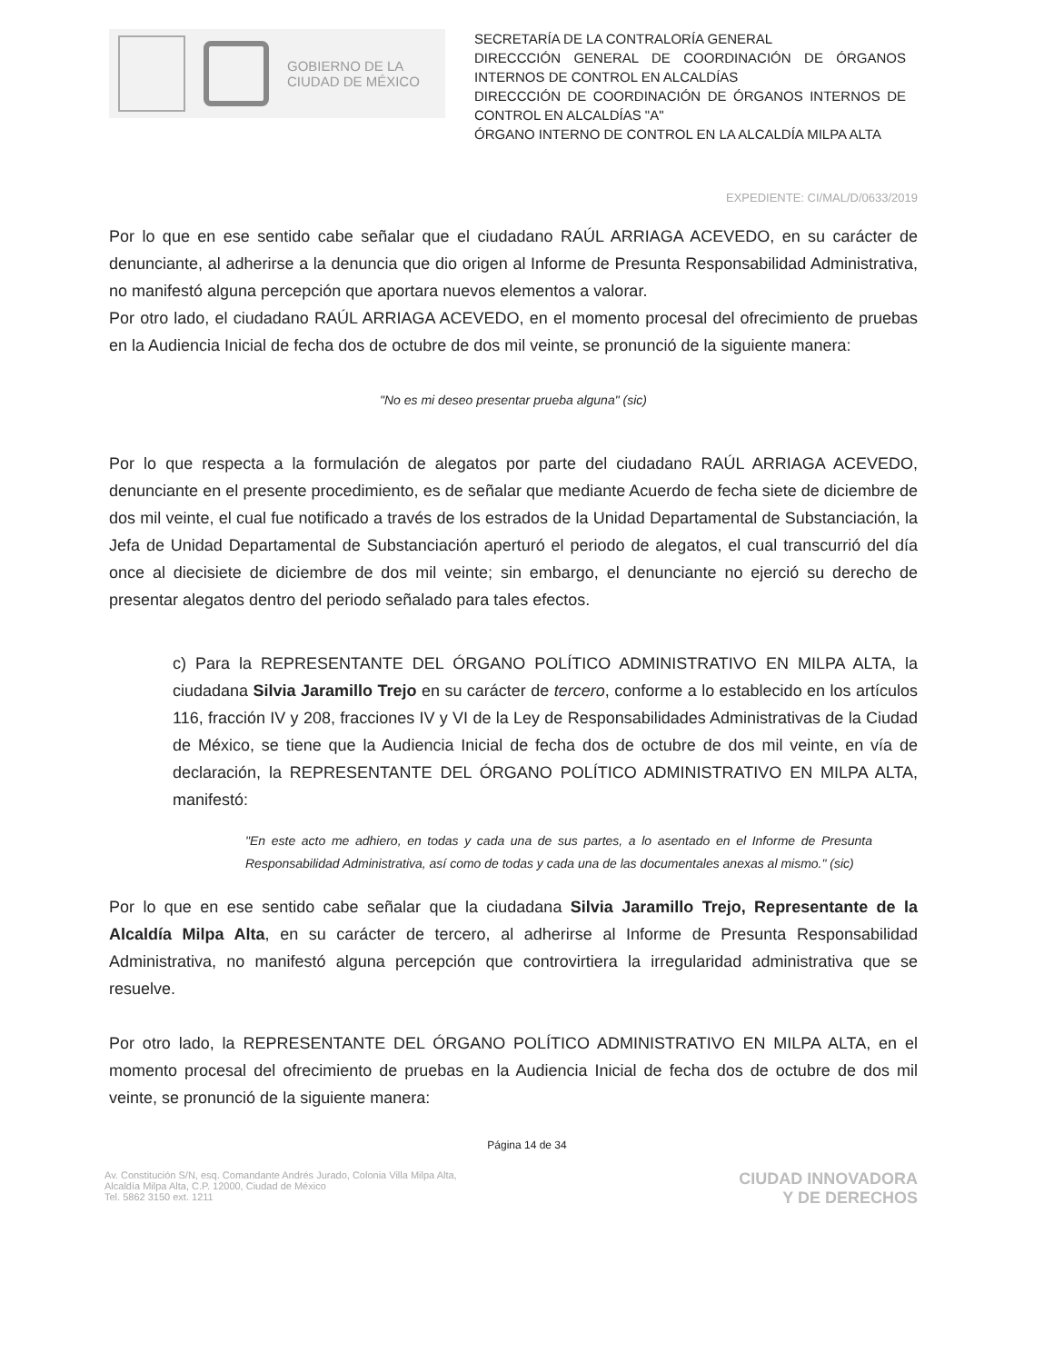GOBIERNO DE LA
CIUDAD DE MÉXICO
SECRETARÍA DE LA CONTRALORÍA GENERAL
DIRECCCIÓN GENERAL DE COORDINACIÓN DE ÓRGANOS INTERNOS DE CONTROL EN ALCALDÍAS
DIRECCCIÓN DE COORDINACIÓN DE ÓRGANOS INTERNOS DE CONTROL EN ALCALDÍAS "A"
ÓRGANO INTERNO DE CONTROL EN LA ALCALDÍA MILPA ALTA
EXPEDIENTE: CI/MAL/D/0633/2019
Por lo que en ese sentido cabe señalar que el ciudadano RAÚL ARRIAGA ACEVEDO, en su carácter de denunciante, al adherirse a la denuncia que dio origen al Informe de Presunta Responsabilidad Administrativa, no manifestó alguna percepción que aportara nuevos elementos a valorar.
Por otro lado, el ciudadano RAÚL ARRIAGA ACEVEDO, en el momento procesal del ofrecimiento de pruebas en la Audiencia Inicial de fecha dos de octubre de dos mil veinte, se pronunció de la siguiente manera:
"No es mi deseo presentar prueba alguna" (sic)
Por lo que respecta a la formulación de alegatos por parte del ciudadano RAÚL ARRIAGA ACEVEDO, denunciante en el presente procedimiento, es de señalar que mediante Acuerdo de fecha siete de diciembre de dos mil veinte, el cual fue notificado a través de los estrados de la Unidad Departamental de Substanciación, la Jefa de Unidad Departamental de Substanciación aperturó el periodo de alegatos, el cual transcurrió del día once al diecisiete de diciembre de dos mil veinte; sin embargo, el denunciante no ejerció su derecho de presentar alegatos dentro del periodo señalado para tales efectos.
c) Para la REPRESENTANTE DEL ÓRGANO POLÍTICO ADMINISTRATIVO EN MILPA ALTA, la ciudadana Silvia Jaramillo Trejo en su carácter de tercero, conforme a lo establecido en los artículos 116, fracción IV y 208, fracciones IV y VI de la Ley de Responsabilidades Administrativas de la Ciudad de México, se tiene que la Audiencia Inicial de fecha dos de octubre de dos mil veinte, en vía de declaración, la REPRESENTANTE DEL ÓRGANO POLÍTICO ADMINISTRATIVO EN MILPA ALTA, manifestó:
"En este acto me adhiero, en todas y cada una de sus partes, a lo asentado en el Informe de Presunta Responsabilidad Administrativa, así como de todas y cada una de las documentales anexas al mismo." (sic)
Por lo que en ese sentido cabe señalar que la ciudadana Silvia Jaramillo Trejo, Representante de la Alcaldía Milpa Alta, en su carácter de tercero, al adherirse al Informe de Presunta Responsabilidad Administrativa, no manifestó alguna percepción que controvirtiera la irregularidad administrativa que se resuelve.
Por otro lado, la REPRESENTANTE DEL ÓRGANO POLÍTICO ADMINISTRATIVO EN MILPA ALTA, en el momento procesal del ofrecimiento de pruebas en la Audiencia Inicial de fecha dos de octubre de dos mil veinte, se pronunció de la siguiente manera:
Página 14 de 34
Av. Constitución S/N, esq. Comandante Andrés Jurado, Colonia Villa Milpa Alta,
Alcaldía Milpa Alta, C.P. 12000, Ciudad de México
Tel. 5862 3150 ext. 1211
CIUDAD INNOVADORA
Y DE DERECHOS